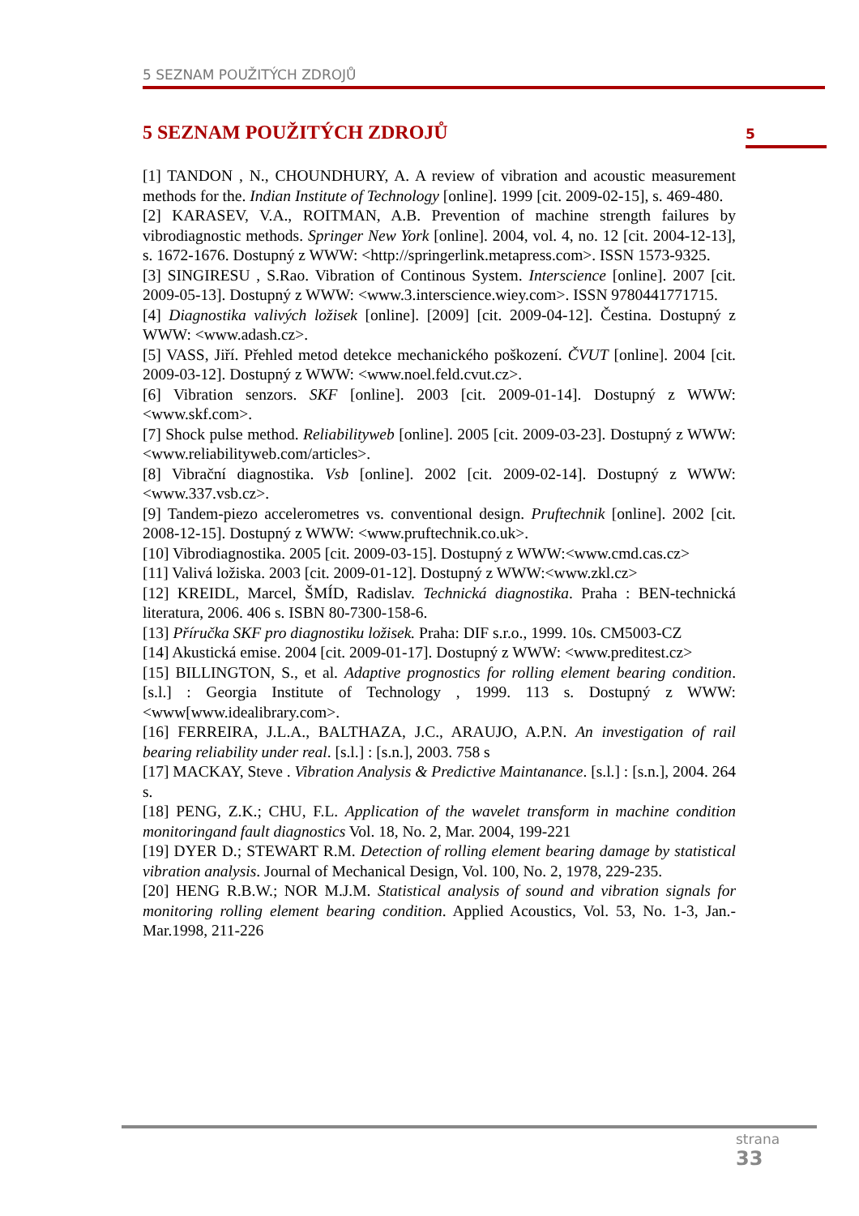5 SEZNAM POUŽITÝCH ZDROJŮ
5 SEZNAM POUŽITÝCH ZDROJŮ 5
[1] TANDON , N., CHOUNDHURY, A. A review of vibration and acoustic measurement methods for the. Indian Institute of Technology [online]. 1999 [cit. 2009-02-15], s. 469-480.
[2] KARASEV, V.A., ROITMAN, A.B. Prevention of machine strength failures by vibrodiagnostic methods. Springer New York [online]. 2004, vol. 4, no. 12 [cit. 2004-12-13], s. 1672-1676. Dostupný z WWW: <http://springerlink.metapress.com>. ISSN 1573-9325.
[3] SINGIRESU , S.Rao. Vibration of Continous System. Interscience [online]. 2007 [cit. 2009-05-13]. Dostupný z WWW: <www.3.interscience.wiey.com>. ISSN 9780441771715.
[4] Diagnostika valivých ložisek [online]. [2009] [cit. 2009-04-12]. Čestina. Dostupný z WWW: <www.adash.cz>.
[5] VASS, Jiří. Přehled metod detekce mechanického poškození. ČVUT [online]. 2004 [cit. 2009-03-12]. Dostupný z WWW: <www.noel.feld.cvut.cz>.
[6] Vibration senzors. SKF [online]. 2003 [cit. 2009-01-14]. Dostupný z WWW: <www.skf.com>.
[7] Shock pulse method. Reliabilityweb [online]. 2005 [cit. 2009-03-23]. Dostupný z WWW: <www.reliabilityweb.com/articles>.
[8] Vibrační diagnostika. Vsb [online]. 2002 [cit. 2009-02-14]. Dostupný z WWW: <www.337.vsb.cz>.
[9] Tandem-piezo accelerometres vs. conventional design. Pruftechnik [online]. 2002 [cit. 2008-12-15]. Dostupný z WWW: <www.pruftechnik.co.uk>.
[10] Vibrodiagnostika. 2005 [cit. 2009-03-15]. Dostupný z WWW:<www.cmd.cas.cz>
[11] Valivá ložiska. 2003 [cit. 2009-01-12]. Dostupný z WWW:<www.zkl.cz>
[12] KREIDL, Marcel, ŠMÍD, Radislav. Technická diagnostika. Praha : BEN-technická literatura, 2006. 406 s. ISBN 80-7300-158-6.
[13] Příručka SKF pro diagnostiku ložisek. Praha: DIF s.r.o., 1999. 10s. CM5003-CZ
[14] Akustická emise. 2004 [cit. 2009-01-17]. Dostupný z WWW: <www.preditest.cz>
[15] BILLINGTON, S., et al. Adaptive prognostics for rolling element bearing condition. [s.l.] : Georgia Institute of Technology , 1999. 113 s. Dostupný z WWW: <www[www.idealibrary.com>.
[16] FERREIRA, J.L.A., BALTHAZA, J.C., ARAUJO, A.P.N. An investigation of rail bearing reliability under real. [s.l.] : [s.n.], 2003. 758 s
[17] MACKAY, Steve . Vibration Analysis & Predictive Maintanance. [s.l.] : [s.n.], 2004. 264 s.
[18] PENG, Z.K.; CHU, F.L. Application of the wavelet transform in machine condition monitoringand fault diagnostics Vol. 18, No. 2, Mar. 2004, 199-221
[19] DYER D.; STEWART R.M. Detection of rolling element bearing damage by statistical vibration analysis. Journal of Mechanical Design, Vol. 100, No. 2, 1978, 229-235.
[20] HENG R.B.W.; NOR M.J.M. Statistical analysis of sound and vibration signals for monitoring rolling element bearing condition. Applied Acoustics, Vol. 53, No. 1-3, Jan.-Mar.1998, 211-226
strana
33